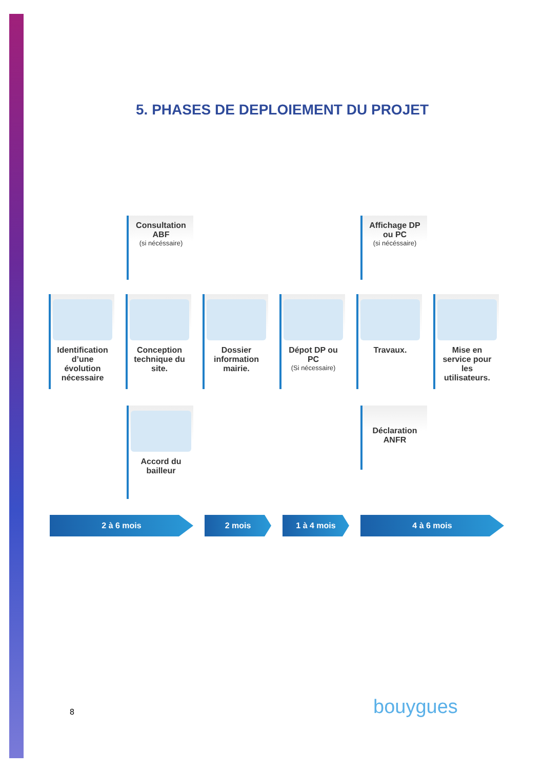5. PHASES DE DEPLOIEMENT DU PROJET
Consultation ABF
(si nécéssaire)
Affichage DP ou PC
(si nécéssaire)
Identification d’une évolution nécessaire
Conception technique du site.
Dossier information mairie.
Dépot DP ou PC
(Si nécessaire)
Travaux. Mise en service pour les utilisateurs.
Accord du bailleur
Déclaration ANFR
2 à 6 mois 2 mois 1 à 4 mois 4 à 6 mois
8 bouygues